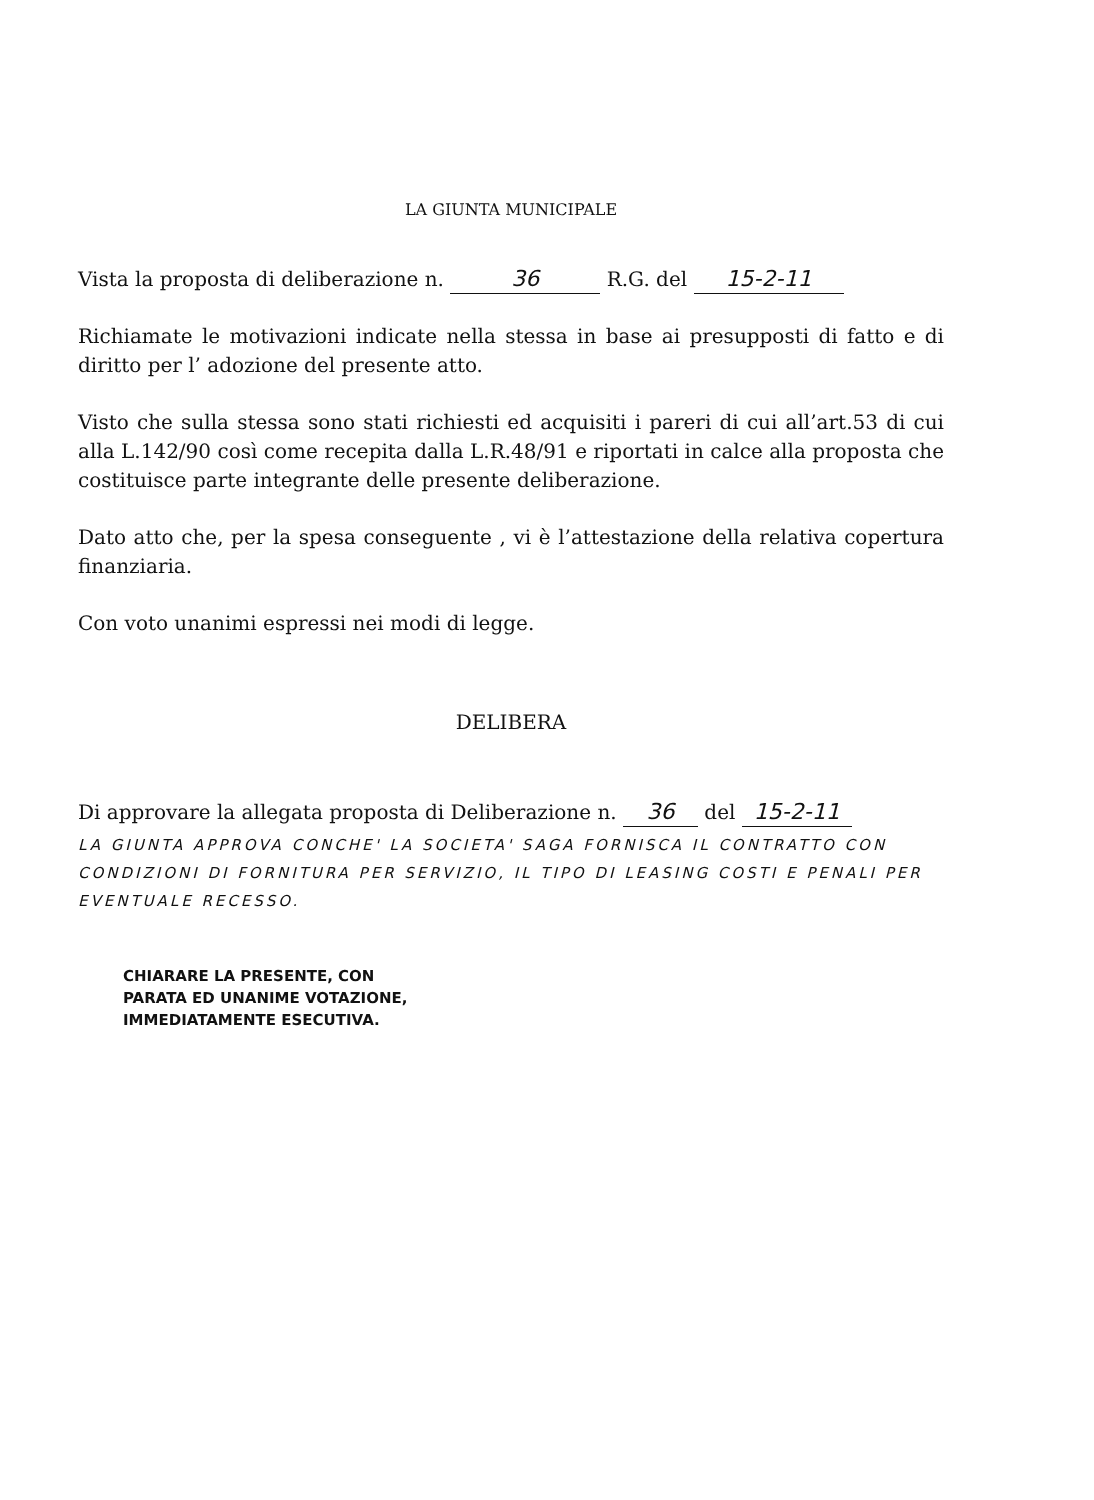LA GIUNTA MUNICIPALE
Vista la proposta di deliberazione n. 36 R.G. del 15-2-11
Richiamate le motivazioni indicate nella stessa in base ai presupposti di fatto e di diritto per l’ adozione del presente atto.
Visto che sulla stessa sono stati richiesti ed acquisiti i pareri di cui all’art.53 di cui alla L.142/90 così come recepita dalla L.R.48/91 e riportati in calce alla proposta che costituisce parte integrante delle presente deliberazione.
Dato atto che, per la spesa conseguente , vi è l’attestazione della relativa copertura finanziaria.
Con voto unanimi espressi nei modi di legge.
DELIBERA
Di approvare la allegata proposta di Deliberazione n. 36 del 15-2-11
LA GIUNTA APPROVA CONCHE' LA SOCIETA' SAGA FORNISCA IL CONTRATTO CON CONDIZIONI DI FORNITURA PER SERVIZIO, IL TIPO DI LEASING COSTI E PENALI PER EVENTUALE RECESSO.
CHIARARE LA PRESENTE, CON
PARATA ED UNANIME VOTAZIONE,
IMMEDIATAMENTE ESECUTIVA.